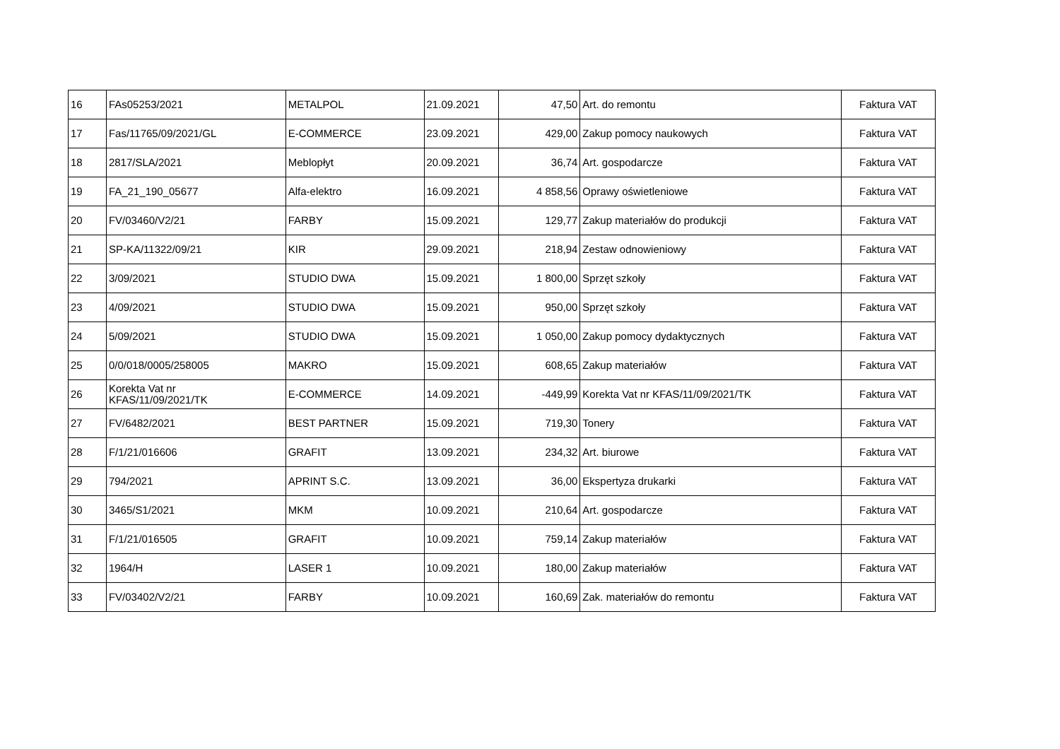| 16 | FAs05253/2021 | METALPOL | 21.09.2021 | 47,50 | Art. do remontu | Faktura VAT |
| 17 | Fas/11765/09/2021/GL | E-COMMERCE | 23.09.2021 | 429,00 | Zakup pomocy naukowych | Faktura VAT |
| 18 | 2817/SLA/2021 | Meblopłyt | 20.09.2021 | 36,74 | Art. gospodarcze | Faktura VAT |
| 19 | FA_21_190_05677 | Alfa-elektro | 16.09.2021 | 4 858,56 | Oprawy oświetleniowe | Faktura VAT |
| 20 | FV/03460/V2/21 | FARBY | 15.09.2021 | 129,77 | Zakup materiałów do produkcji | Faktura VAT |
| 21 | SP-KA/11322/09/21 | KIR | 29.09.2021 | 218,94 | Zestaw odnowieniowy | Faktura VAT |
| 22 | 3/09/2021 | STUDIO DWA | 15.09.2021 | 1 800,00 | Sprzęt szkoły | Faktura VAT |
| 23 | 4/09/2021 | STUDIO DWA | 15.09.2021 | 950,00 | Sprzęt szkoły | Faktura VAT |
| 24 | 5/09/2021 | STUDIO DWA | 15.09.2021 | 1 050,00 | Zakup pomocy dydaktycznych | Faktura VAT |
| 25 | 0/0/018/0005/258005 | MAKRO | 15.09.2021 | 608,65 | Zakup materiałów | Faktura VAT |
| 26 | Korekta Vat nr KFAS/11/09/2021/TK | E-COMMERCE | 14.09.2021 | -449,99 | Korekta Vat nr KFAS/11/09/2021/TK | Faktura VAT |
| 27 | FV/6482/2021 | BEST PARTNER | 15.09.2021 | 719,30 | Tonery | Faktura VAT |
| 28 | F/1/21/016606 | GRAFIT | 13.09.2021 | 234,32 | Art. biurowe | Faktura VAT |
| 29 | 794/2021 | APRINT S.C. | 13.09.2021 | 36,00 | Ekspertyza drukarki | Faktura VAT |
| 30 | 3465/S1/2021 | MKM | 10.09.2021 | 210,64 | Art. gospodarcze | Faktura VAT |
| 31 | F/1/21/016505 | GRAFIT | 10.09.2021 | 759,14 | Zakup materiałów | Faktura VAT |
| 32 | 1964/H | LASER 1 | 10.09.2021 | 180,00 | Zakup materiałów | Faktura VAT |
| 33 | FV/03402/V2/21 | FARBY | 10.09.2021 | 160,69 | Zak. materiałów do remontu | Faktura VAT |